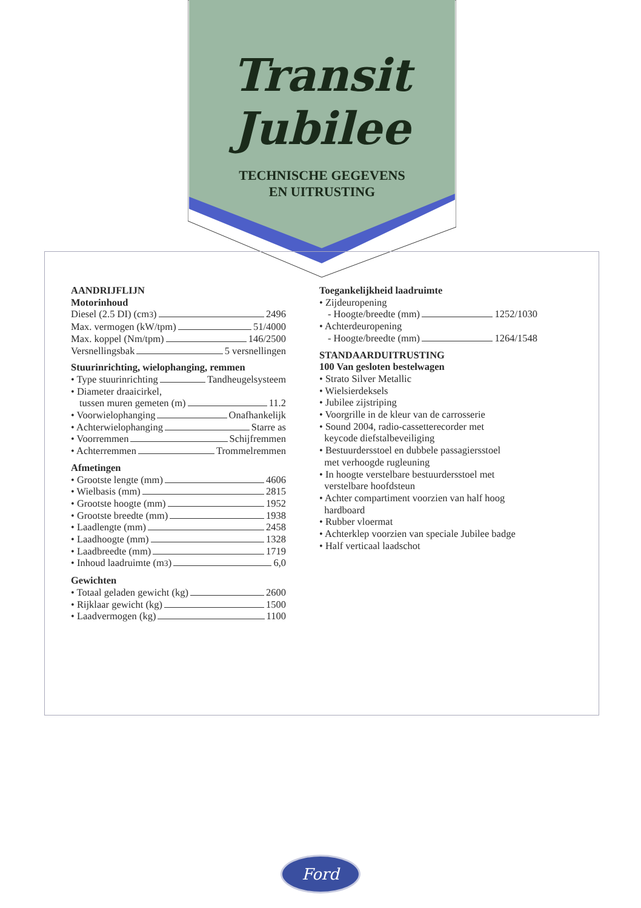Transit
Jubilee
TECHNISCHE GEGEVENS
EN UITRUSTING
AANDRIJFLIJN
Motorinhoud
Diesel (2.5 DI) (cm<sup>3</sup>) 2496
Max. vermogen (kW/tpm) 51/4000
Max. koppel (Nm/tpm) 146/2500
Versnellingsbak 5 versnellingen
Stuurinrichting, wielophanging, remmen
• Type stuurinrichting Tandheugelsysteem
• Diameter draaicirkel,
tussen muren gemeten (m) 11.2
• Voorwielophanging Onafhankelijk
• Achterwielophanging Starre as
• Voorremmen Schijfremmen
• Achterremmen Trommelremmen
Afmetingen
• Grootste lengte (mm) 4606
• Wielbasis (mm) 2815
• Grootste hoogte (mm) 1952
• Grootste breedte (mm) 1938
• Laadlengte (mm) 2458
• Laadhoogte (mm) 1328
• Laadbreedte (mm) 1719
• Inhoud laadruimte (m<sup>3</sup>) 6,0
Gewichten
• Totaal geladen gewicht (kg) 2600
• Rijklaar gewicht (kg) 1500
• Laadvermogen (kg) 1100
Toegankelijkheid laadruimte
• Zijdeuropening
- Hoogte/breedte (mm) 1252/1030
• Achterdeuropening
- Hoogte/breedte (mm) 1264/1548
STANDAARDUITRUSTING
100 Van gesloten bestelwagen
• Strato Silver Metallic
• Wielsierdeksels
• Jubilee zijstriping
• Voorgrille in de kleur van de carrosserie
• Sound 2004, radio-cassetterecorder met
keycode diefstalbeveiliging
• Bestuurdersstoel en dubbele passagiersstoel
met verhoogde rugleuning
• In hoogte verstelbare bestuurdersstoel met
verstelbare hoofdsteun
• Achter compartiment voorzien van half hoog
hardboard
• Rubber vloermat
• Achterklep voorzien van speciale Jubilee badge
• Half verticaal laadschot
Ford